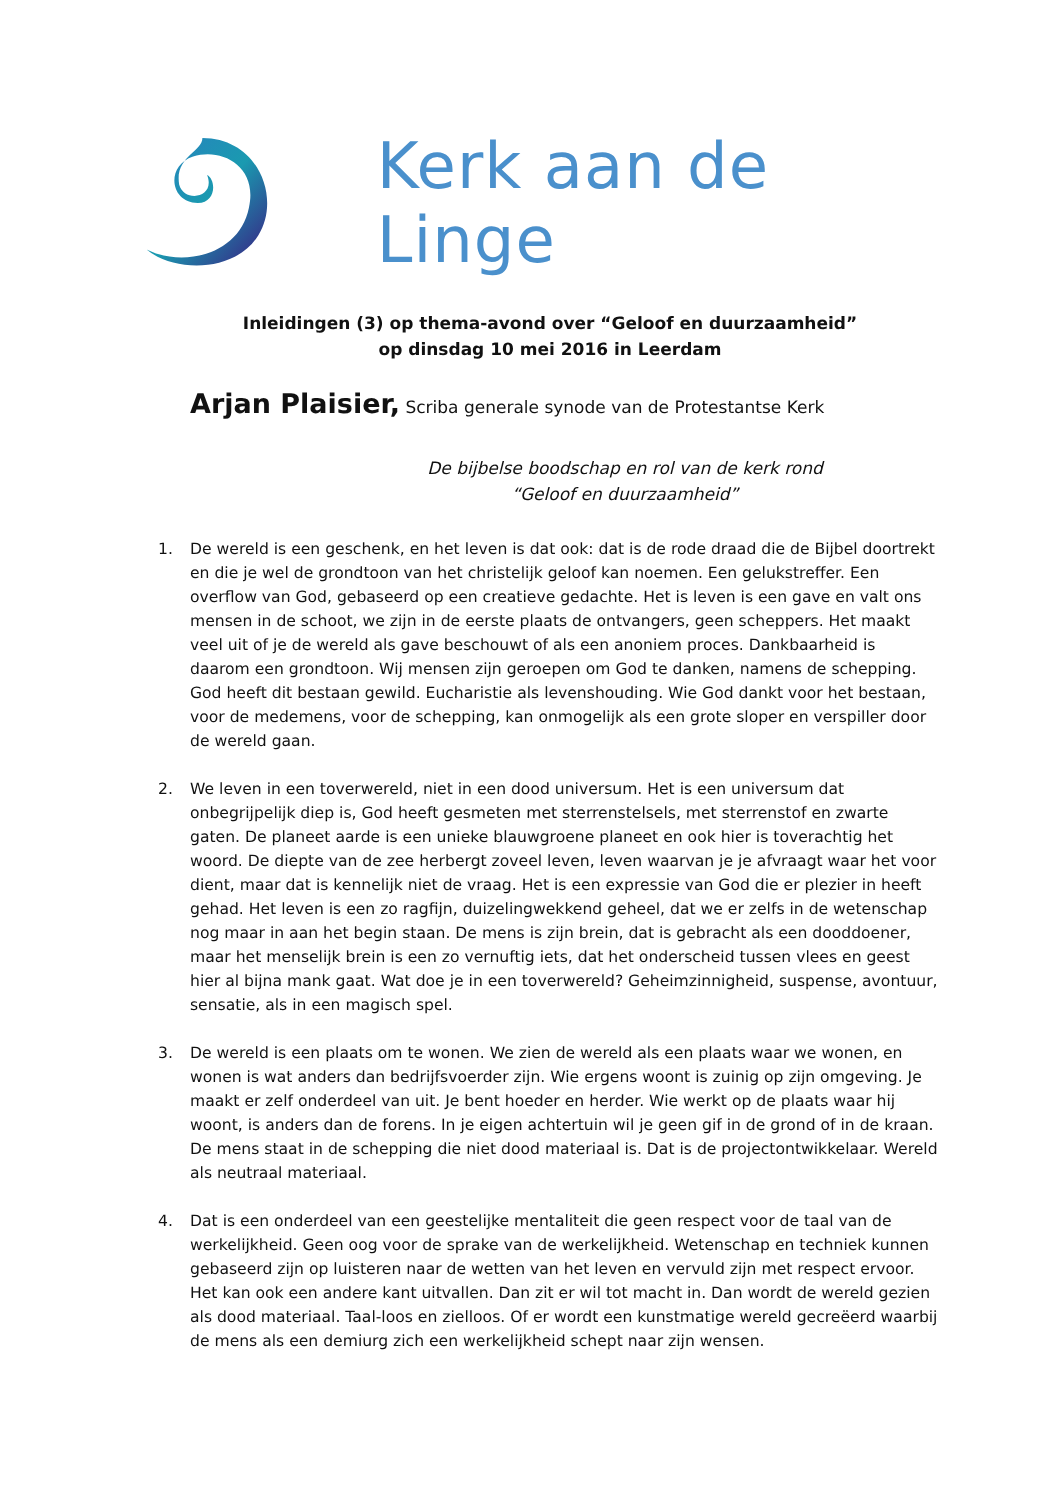Kerk aan de Linge
Inleidingen (3) op thema-avond over “Geloof en duurzaamheid”
op dinsdag 10 mei 2016 in Leerdam
Arjan Plaisier, Scriba generale synode van de Protestantse Kerk
De bijbelse boodschap en rol van de kerk rond
“Geloof en duurzaamheid”
1. De wereld is een geschenk, en het leven is dat ook: dat is de rode draad die de Bijbel doortrekt en die je wel de grondtoon van het christelijk geloof kan noemen. Een gelukstreffer. Een overflow van God, gebaseerd op een creatieve gedachte. Het is leven is een gave en valt ons mensen in de schoot, we zijn in de eerste plaats de ontvangers, geen scheppers. Het maakt veel uit of je de wereld als gave beschouwt of als een anoniem proces. Dankbaarheid is daarom een grondtoon. Wij mensen zijn geroepen om God te danken, namens de schepping. God heeft dit bestaan gewild. Eucharistie als levenshouding. Wie God dankt voor het bestaan, voor de medemens, voor de schepping, kan onmogelijk als een grote sloper en verspiller door de wereld gaan.
2. We leven in een toverwereld, niet in een dood universum. Het is een universum dat onbegrijpelijk diep is, God heeft gesmeten met sterrenstelsels, met sterrenstof en zwarte gaten. De planeet aarde is een unieke blauwgroene planeet en ook hier is toverachtig het woord. De diepte van de zee herbergt zoveel leven, leven waarvan je je afvraagt waar het voor dient, maar dat is kennelijk niet de vraag. Het is een expressie van God die er plezier in heeft gehad. Het leven is een zo ragfijn, duizelingwekkend geheel, dat we er zelfs in de wetenschap nog maar in aan het begin staan. De mens is zijn brein, dat is gebracht als een dooddoener, maar het menselijk brein is een zo vernuftig iets, dat het onderscheid tussen vlees en geest hier al bijna mank gaat. Wat doe je in een toverwereld? Geheimzinnigheid, suspense, avontuur, sensatie, als in een magisch spel.
3. De wereld is een plaats om te wonen. We zien de wereld als een plaats waar we wonen, en wonen is wat anders dan bedrijfsvoerder zijn. Wie ergens woont is zuinig op zijn omgeving. Je maakt er zelf onderdeel van uit. Je bent hoeder en herder. Wie werkt op de plaats waar hij woont, is anders dan de forens. In je eigen achtertuin wil je geen gif in de grond of in de kraan. De mens staat in de schepping die niet dood materiaal is. Dat is de projectontwikkelaar. Wereld als neutraal materiaal.
4. Dat is een onderdeel van een geestelijke mentaliteit die geen respect voor de taal van de werkelijkheid. Geen oog voor de sprake van de werkelijkheid. Wetenschap en techniek kunnen gebaseerd zijn op luisteren naar de wetten van het leven en vervuld zijn met respect ervoor. Het kan ook een andere kant uitvallen. Dan zit er wil tot macht in. Dan wordt de wereld gezien als dood materiaal. Taal-loos en zielloos. Of er wordt een kunstmatige wereld gecreëerd waarbij de mens als een demiurg zich een werkelijkheid schept naar zijn wensen.